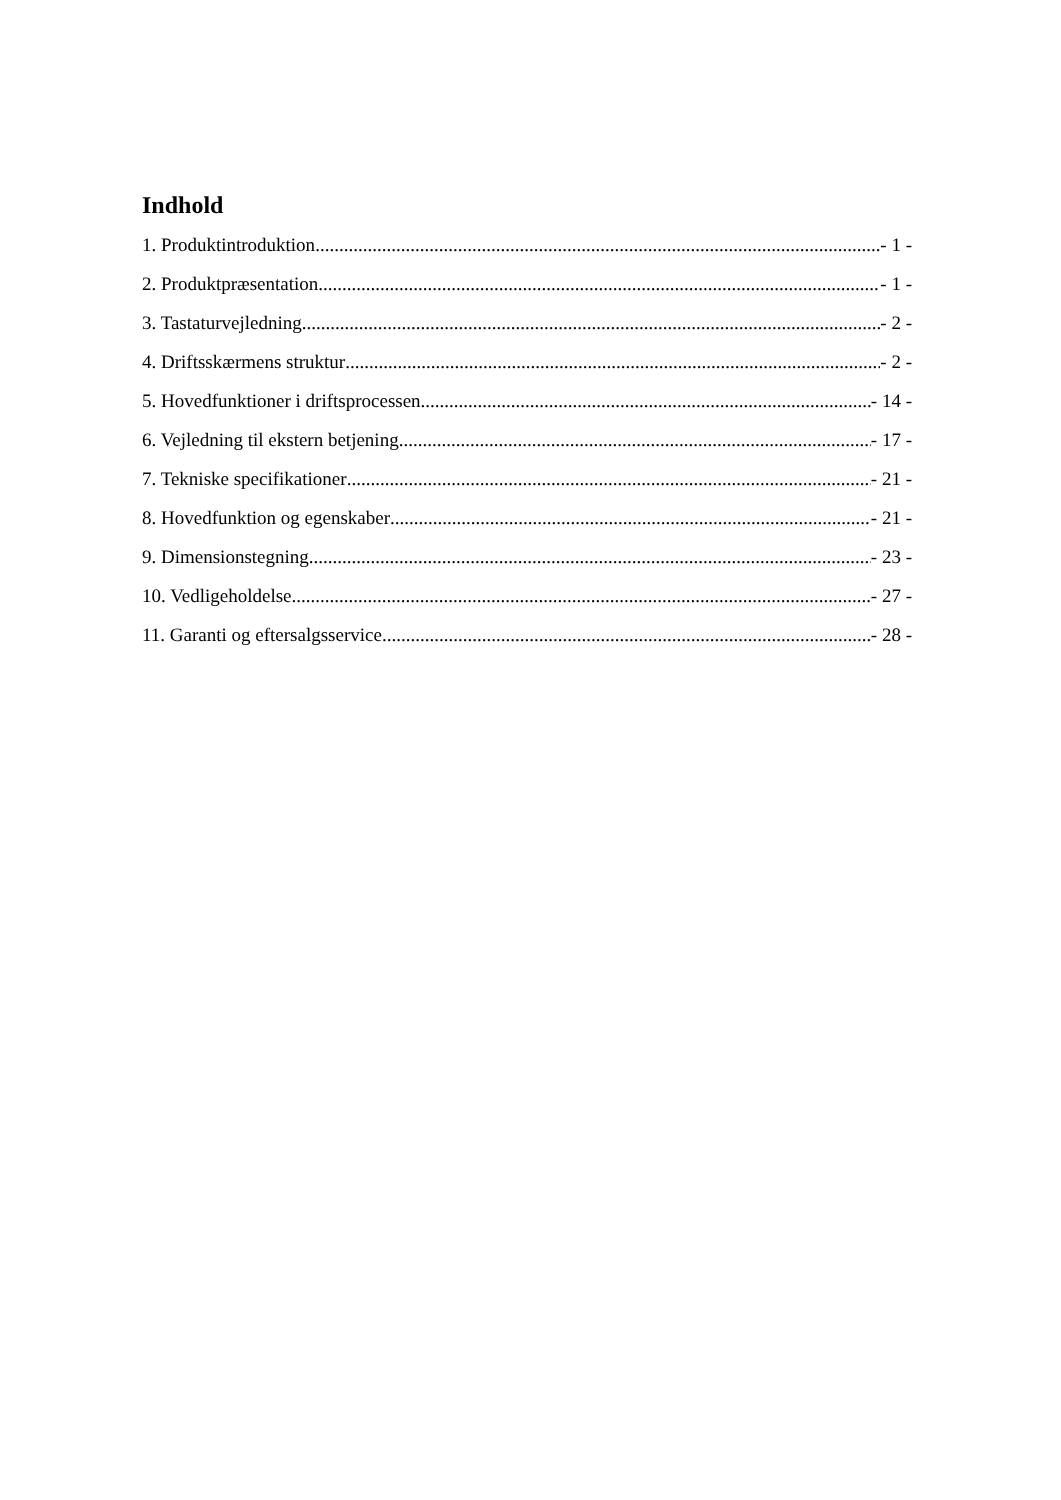Indhold
1. Produktintroduktion - 1 -
2. Produktpræsentation - 1 -
3. Tastaturvejledning - 2 -
4. Driftsskærmens struktur - 2 -
5. Hovedfunktioner i driftsprocessen - 14 -
6. Vejledning til ekstern betjening - 17 -
7. Tekniske specifikationer - 21 -
8. Hovedfunktion og egenskaber - 21 -
9. Dimensionstegning - 23 -
10. Vedligeholdelse - 27 -
11. Garanti og eftersalgsservice - 28 -